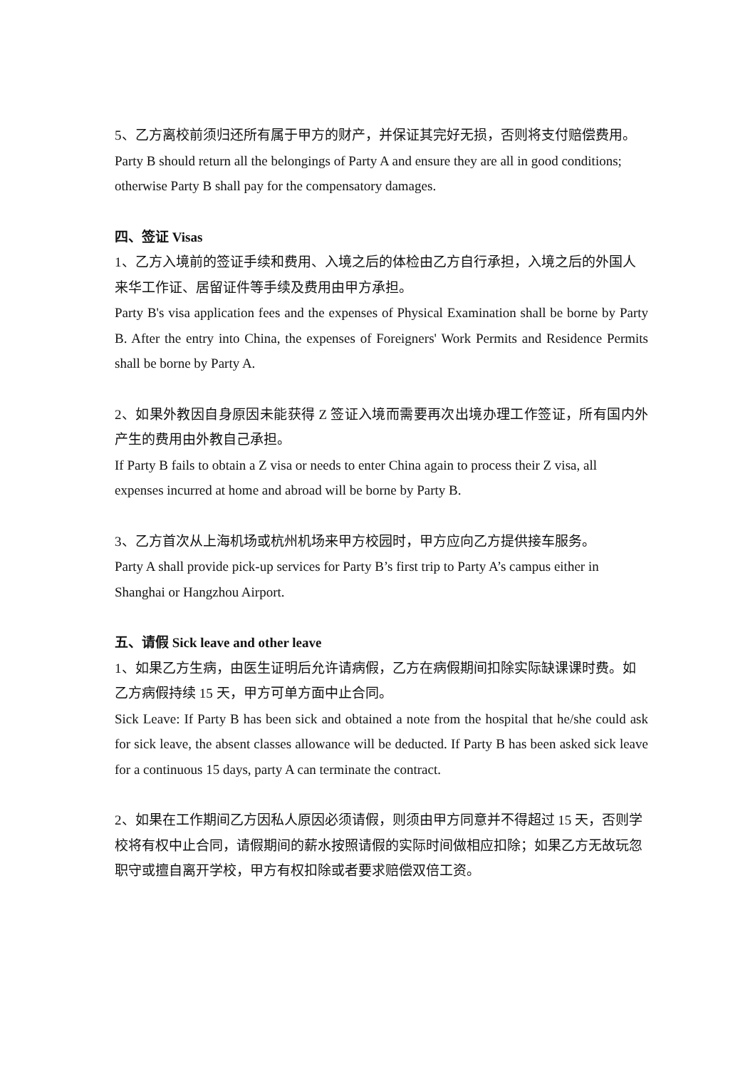5、乙方离校前须归还所有属于甲方的财产，并保证其完好无损，否则将支付赔偿费用。
Party B should return all the belongings of Party A and ensure they are all in good conditions; otherwise Party B shall pay for the compensatory damages.
四、签证 Visas
1、乙方入境前的签证手续和费用、入境之后的体检由乙方自行承担，入境之后的外国人来华工作证、居留证件等手续及费用由甲方承担。
Party B's visa application fees and the expenses of Physical Examination shall be borne by Party B. After the entry into China, the expenses of Foreigners' Work Permits and Residence Permits shall be borne by Party A.
2、如果外教因自身原因未能获得 Z 签证入境而需要再次出境办理工作签证，所有国内外产生的费用由外教自己承担。
If Party B fails to obtain a Z visa or needs to enter China again to process their Z visa, all expenses incurred at home and abroad will be borne by Party B.
3、乙方首次从上海机场或杭州机场来甲方校园时，甲方应向乙方提供接车服务。
Party A shall provide pick-up services for Party B’s first trip to Party A’s campus either in Shanghai or Hangzhou Airport.
五、请假 Sick leave and other leave
1、如果乙方生病，由医生证明后允许请病假，乙方在病假期间扣除实际缺课课时费。如乙方病假持续 15 天，甲方可单方面中止合同。
Sick Leave: If Party B has been sick and obtained a note from the hospital that he/she could ask for sick leave, the absent classes allowance will be deducted. If Party B has been asked sick leave for a continuous 15 days, party A can terminate the contract.
2、如果在工作期间乙方因私人原因必须请假，则须由甲方同意并不得超过 15 天，否则学校将有权中止合同，请假期间的薪水按照请假的实际时间做相应扣除；如果乙方无故玩忽职守或擅自离开学校，甲方有权扣除或者要求赔偿双倍工资。